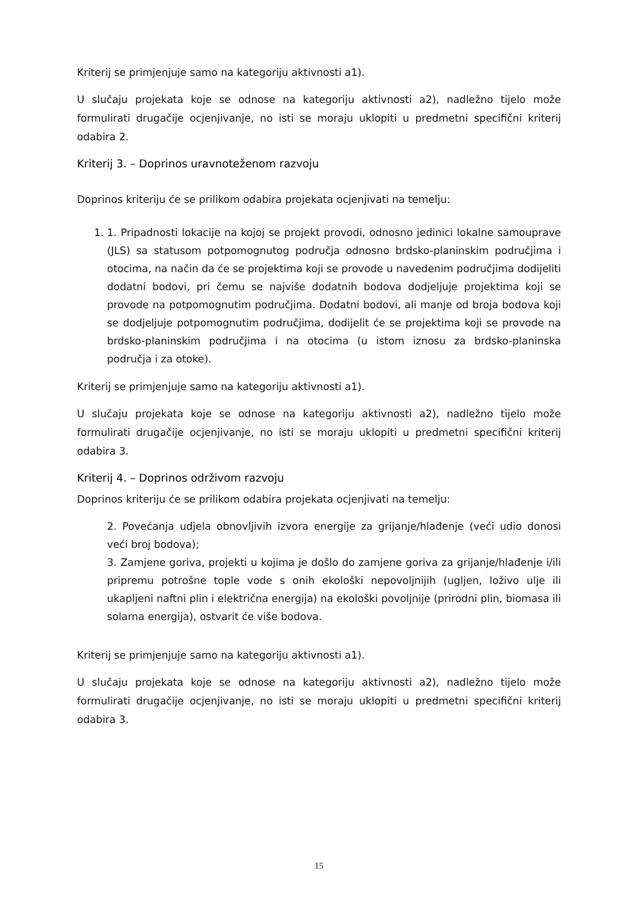Kriterij se primjenjuje samo na kategoriju aktivnosti a1).
U slučaju projekata koje se odnose na kategoriju aktivnosti a2), nadležno tijelo može formulirati drugačije ocjenjivanje, no isti se moraju uklopiti u predmetni specifični kriterij odabira 2.
Kriterij 3. – Doprinos uravnoteženom razvoju
Doprinos kriteriju će se prilikom odabira projekata ocjenjivati na temelju:
1. 1. Pripadnosti lokacije na kojoj se projekt provodi, odnosno jedinici lokalne samouprave (JLS) sa statusom potpomognutog područja odnosno brdsko-planinskim područjima i otocima, na način da će se projektima koji se provode u navedenim područjima dodijeliti dodatni bodovi, pri čemu se najviše dodatnih bodova dodjeljuje projektima koji se provode na potpomognutim područjima. Dodatni bodovi, ali manje od broja bodova koji se dodjeljuje potpomognutim područjima, dodijelit će se projektima koji se provode na brdsko-planinskim područjima i na otocima (u istom iznosu za brdsko-planinska područja i za otoke).
Kriterij se primjenjuje samo na kategoriju aktivnosti a1).
U slučaju projekata koje se odnose na kategoriju aktivnosti a2), nadležno tijelo može formulirati drugačije ocjenjivanje, no isti se moraju uklopiti u predmetni specifični kriterij odabira 3.
Kriterij 4. – Doprinos održivom razvoju
Doprinos kriteriju će se prilikom odabira projekata ocjenjivati na temelju:
2. Povećanja udjela obnovljivih izvora energije za grijanje/hlađenje (veći udio donosi veći broj bodova);
3. Zamjene goriva, projekti u kojima je došlo do zamjene goriva za grijanje/hlađenje i/ili pripremu potrošne tople vode s onih ekološki nepovoljnijih (ugljen, loživo ulje ili ukapljeni naftni plin i električna energija) na ekološki povoljnije (prirodni plin, biomasa ili solarna energija), ostvarit će više bodova.
Kriterij se primjenjuje samo na kategoriju aktivnosti a1).
U slučaju projekata koje se odnose na kategoriju aktivnosti a2), nadležno tijelo može formulirati drugačije ocjenjivanje, no isti se moraju uklopiti u predmetni specifični kriterij odabira 3.
15